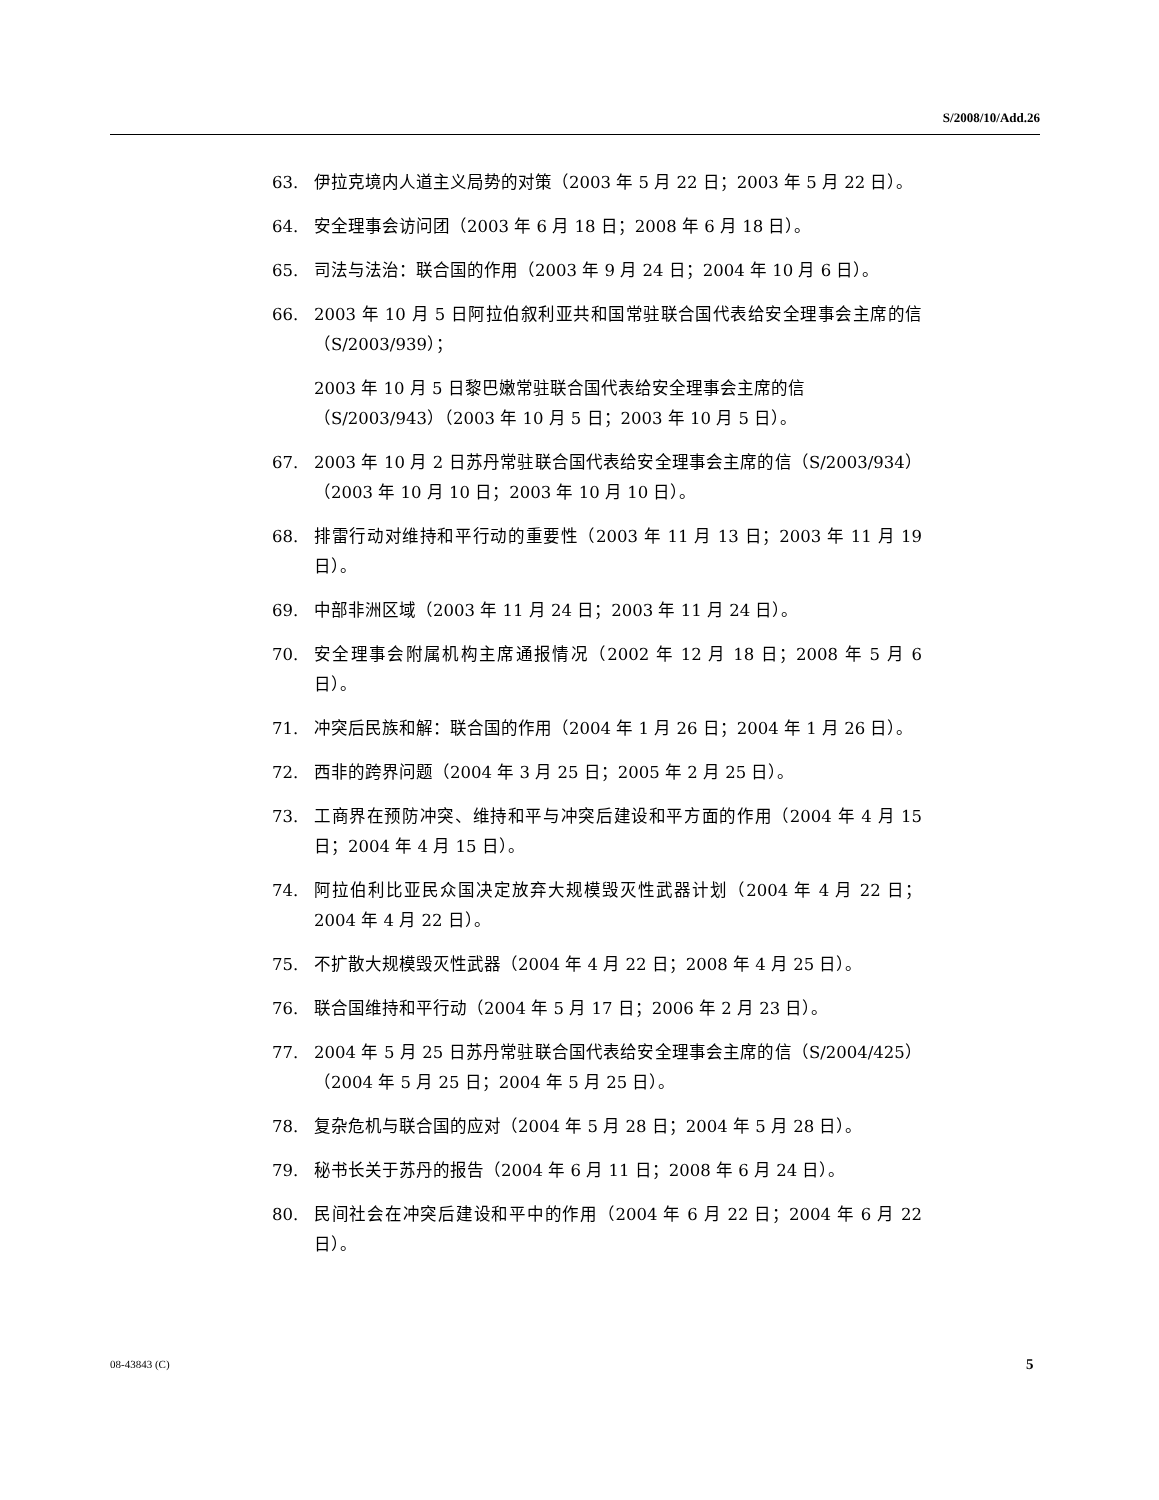S/2008/10/Add.26
63. 伊拉克境内人道主义局势的对策（2003 年 5 月 22 日；2003 年 5 月 22 日）。
64. 安全理事会访问团（2003 年 6 月 18 日；2008 年 6 月 18 日）。
65. 司法与法治：联合国的作用（2003 年 9 月 24 日；2004 年 10 月 6 日）。
66. 2003 年 10 月 5 日阿拉伯叙利亚共和国常驻联合国代表给安全理事会主席的信（S/2003/939）；
2003 年 10 月 5 日黎巴嫩常驻联合国代表给安全理事会主席的信（S/2003/943）（2003 年 10 月 5 日；2003 年 10 月 5 日）。
67. 2003 年 10 月 2 日苏丹常驻联合国代表给安全理事会主席的信（S/2003/934）（2003 年 10 月 10 日；2003 年 10 月 10 日）。
68. 排雷行动对维持和平行动的重要性（2003 年 11 月 13 日；2003 年 11 月 19 日）。
69. 中部非洲区域（2003 年 11 月 24 日；2003 年 11 月 24 日）。
70. 安全理事会附属机构主席通报情况（2002 年 12 月 18 日；2008 年 5 月 6 日）。
71. 冲突后民族和解：联合国的作用（2004 年 1 月 26 日；2004 年 1 月 26 日）。
72. 西非的跨界问题（2004 年 3 月 25 日；2005 年 2 月 25 日）。
73. 工商界在预防冲突、维持和平与冲突后建设和平方面的作用（2004 年 4 月 15 日；2004 年 4 月 15 日）。
74. 阿拉伯利比亚民众国决定放弃大规模毁灭性武器计划（2004 年 4 月 22 日；2004 年 4 月 22 日）。
75. 不扩散大规模毁灭性武器（2004 年 4 月 22 日；2008 年 4 月 25 日）。
76. 联合国维持和平行动（2004 年 5 月 17 日；2006 年 2 月 23 日）。
77. 2004 年 5 月 25 日苏丹常驻联合国代表给安全理事会主席的信（S/2004/425）（2004 年 5 月 25 日；2004 年 5 月 25 日）。
78. 复杂危机与联合国的应对（2004 年 5 月 28 日；2004 年 5 月 28 日）。
79. 秘书长关于苏丹的报告（2004 年 6 月 11 日；2008 年 6 月 24 日）。
80. 民间社会在冲突后建设和平中的作用（2004 年 6 月 22 日；2004 年 6 月 22 日）。
08-43843 (C) 5